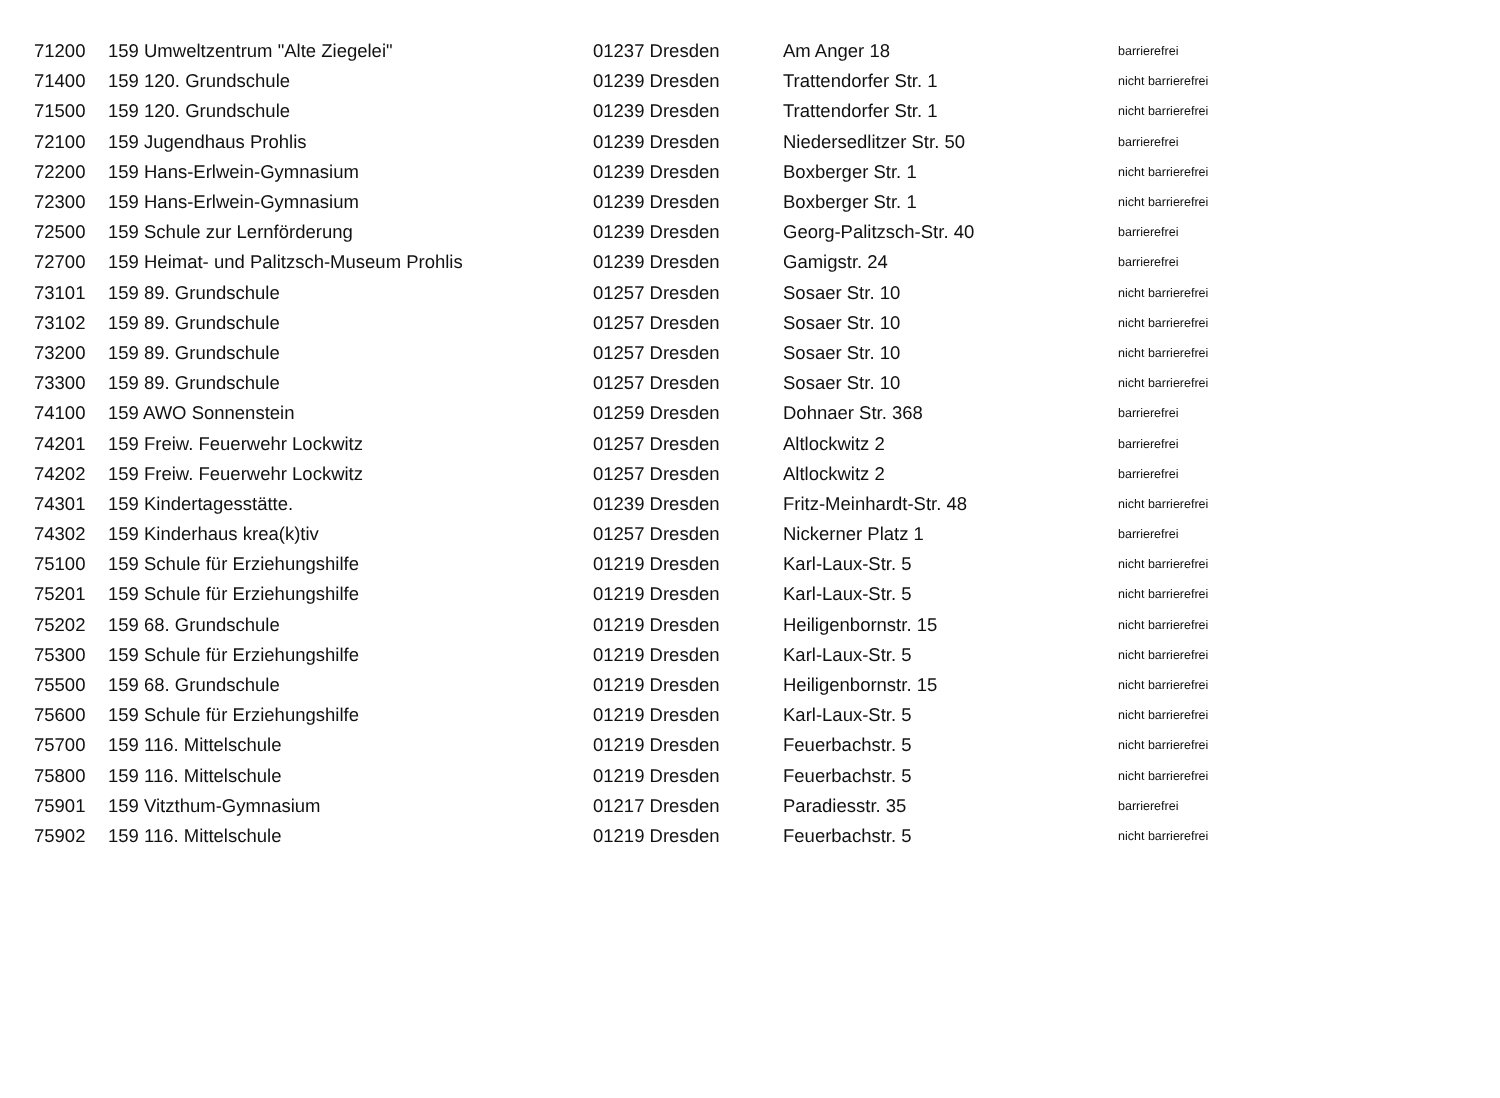| 71200 | 159 Umweltzentrum "Alte Ziegelei" | 01237 Dresden | Am Anger 18 | barrierefrei |
| 71400 | 159 120. Grundschule | 01239 Dresden | Trattendorfer Str. 1 | nicht barrierefrei |
| 71500 | 159 120. Grundschule | 01239 Dresden | Trattendorfer Str. 1 | nicht barrierefrei |
| 72100 | 159 Jugendhaus Prohlis | 01239 Dresden | Niedersedlitzer Str. 50 | barrierefrei |
| 72200 | 159 Hans-Erlwein-Gymnasium | 01239 Dresden | Boxberger Str. 1 | nicht barrierefrei |
| 72300 | 159 Hans-Erlwein-Gymnasium | 01239 Dresden | Boxberger Str. 1 | nicht barrierefrei |
| 72500 | 159 Schule zur Lernförderung | 01239 Dresden | Georg-Palitzsch-Str. 40 | barrierefrei |
| 72700 | 159 Heimat- und Palitzsch-Museum Prohlis | 01239 Dresden | Gamigstr. 24 | barrierefrei |
| 73101 | 159 89. Grundschule | 01257 Dresden | Sosaer Str. 10 | nicht barrierefrei |
| 73102 | 159 89. Grundschule | 01257 Dresden | Sosaer Str. 10 | nicht barrierefrei |
| 73200 | 159 89. Grundschule | 01257 Dresden | Sosaer Str. 10 | nicht barrierefrei |
| 73300 | 159 89. Grundschule | 01257 Dresden | Sosaer Str. 10 | nicht barrierefrei |
| 74100 | 159 AWO Sonnenstein | 01259 Dresden | Dohnaer Str. 368 | barrierefrei |
| 74201 | 159 Freiw. Feuerwehr Lockwitz | 01257 Dresden | Altlockwitz 2 | barrierefrei |
| 74202 | 159 Freiw. Feuerwehr Lockwitz | 01257 Dresden | Altlockwitz 2 | barrierefrei |
| 74301 | 159 Kindertagesstätte. | 01239 Dresden | Fritz-Meinhardt-Str. 48 | nicht barrierefrei |
| 74302 | 159 Kinderhaus krea(k)tiv | 01257 Dresden | Nickerner Platz 1 | barrierefrei |
| 75100 | 159 Schule für Erziehungshilfe | 01219 Dresden | Karl-Laux-Str. 5 | nicht barrierefrei |
| 75201 | 159 Schule für Erziehungshilfe | 01219 Dresden | Karl-Laux-Str. 5 | nicht barrierefrei |
| 75202 | 159 68. Grundschule | 01219 Dresden | Heiligenbornstr. 15 | nicht barrierefrei |
| 75300 | 159 Schule für Erziehungshilfe | 01219 Dresden | Karl-Laux-Str. 5 | nicht barrierefrei |
| 75500 | 159 68. Grundschule | 01219 Dresden | Heiligenbornstr. 15 | nicht barrierefrei |
| 75600 | 159 Schule für Erziehungshilfe | 01219 Dresden | Karl-Laux-Str. 5 | nicht barrierefrei |
| 75700 | 159 116. Mittelschule | 01219 Dresden | Feuerbachstr. 5 | nicht barrierefrei |
| 75800 | 159 116. Mittelschule | 01219 Dresden | Feuerbachstr. 5 | nicht barrierefrei |
| 75901 | 159 Vitzthum-Gymnasium | 01217 Dresden | Paradiesstr. 35 | barrierefrei |
| 75902 | 159 116. Mittelschule | 01219 Dresden | Feuerbachstr. 5 | nicht barrierefrei |